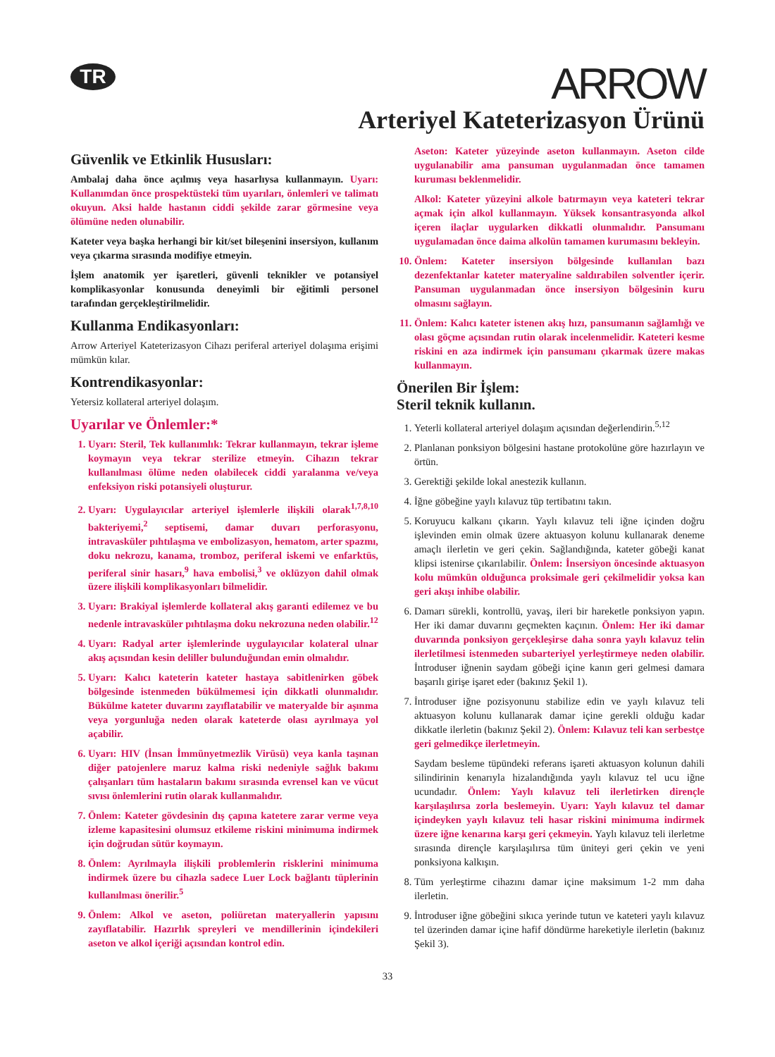TR
ARROW
Arteriyel Kateterizasyon Ürünü
Güvenlik ve Etkinlik Hususları:
Ambalaj daha önce açılmış veya hasarlıysa kullanmayın. Uyarı: Kullanımdan önce prospektüsteki tüm uyarıları, önlemleri ve talimatı okuyun. Aksi halde hastanın ciddi şekilde zarar görmesine veya ölümüne neden olunabilir.
Kateter veya başka herhangi bir kit/set bileşenini insersiyon, kullanım veya çıkarma sırasında modifiye etmeyin.
İşlem anatomik yer işaretleri, güvenli teknikler ve potansiyel komplikasyonlar konusunda deneyimli bir eğitimli personel tarafından gerçekleştirilmelidir.
Kullanma Endikasyonları:
Arrow Arteriyel Kateterizasyon Cihazı periferal arteriyel dolaşıma erişimi mümkün kılar.
Kontrendikasyonlar:
Yetersiz kollateral arteriyel dolaşım.
Uyarılar ve Önlemler:*
1. Uyarı: Steril, Tek kullanımlık: Tekrar kullanmayın, tekrar işleme koymayın veya tekrar sterilize etmeyin. Cihazın tekrar kullanılması ölüme neden olabilecek ciddi yaralanma ve/veya enfeksiyon riski potansiyeli oluşturur.
2. Uyarı: Uygulayıcılar arteriyel işlemlerle ilişkili olarak<sup>1,7,8,10</sup> bakteriyemi,<sup>2</sup> septisemi, damar duvarı perforasyonu, intravasküler pıhtılaşma ve embolizasyon, hematom, arter spazmı, doku nekrozu, kanama, tromboz, periferal iskemi ve enfarktüs, periferal sinir hasarı,<sup>9</sup> hava embolisi,<sup>3</sup> ve oklüzyon dahil olmak üzere ilişkili komplikasyonları bilmelidir.
3. Uyarı: Brakiyal işlemlerde kollateral akış garanti edilemez ve bu nedenle intravasküler pıhtılaşma doku nekrozuna neden olabilir.<sup>12</sup>
4. Uyarı: Radyal arter işlemlerinde uygulayıcılar kolateral ulnar akış açısından kesin deliller bulunduğundan emin olmalıdır.
5. Uyarı: Kalıcı kateterin kateter hastaya sabitlenirken göbek bölgesinde istenmeden bükülmemesi için dikkatli olunmalıdır. Bükülme kateter duvarını zayıflatabilir ve materyalde bir aşınma veya yorgunluğa neden olarak kateterde olası ayrılmaya yol açabilir.
6. Uyarı: HIV (İnsan İmmünyetmezlik Virüsü) veya kanla taşınan diğer patojenlere maruz kalma riski nedeniyle sağlık bakımı çalışanları tüm hastaların bakımı sırasında evrensel kan ve vücut sıvısı önlemlerini rutin olarak kullanmalıdır.
7. Önlem: Kateter gövdesinin dış çapına katetere zarar verme veya izleme kapasitesini olumsuz etkileme riskini minimuma indirmek için doğrudan sütür koymayın.
8. Önlem: Ayrılmayla ilişkili problemlerin risklerini minimuma indirmek üzere bu cihazla sadece Luer Lock bağlantı tüplerinin kullanılması önerilir.<sup>5</sup>
9. Önlem: Alkol ve aseton, poliüretan materyallerin yapısını zayıflatabilir. Hazırlık spreyleri ve mendillerinin içindekileri aseton ve alkol içeriği açısından kontrol edin.
Aseton: Kateter yüzeyinde aseton kullanmayın. Aseton cilde uygulanabilir ama pansuman uygulanmadan önce tamamen kuruması beklenmelidir.
Alkol: Kateter yüzeyini alkole batırmayın veya kateteri tekrar açmak için alkol kullanmayın. Yüksek konsantrasyonda alkol içeren ilaçlar uygularken dikkatli olunmalıdır. Pansumanı uygulamadan önce daima alkolün tamamen kurumasını bekleyin.
10. Önlem: Kateter insersiyon bölgesinde kullanılan bazı dezenfektanlar kateter materyaline saldırabilen solventler içerir. Pansuman uygulanmadan önce insersiyon bölgesinin kuru olmasını sağlayın.
11. Önlem: Kalıcı kateter istenen akış hızı, pansumanın sağlamlığı ve olası göçme açısından rutin olarak incelenmelidir. Kateteri kesme riskini en aza indirmek için pansumanı çıkarmak üzere makas kullanmayın.
Önerilen Bir İşlem:
Steril teknik kullanın.
1. Yeterli kollateral arteriyel dolaşım açısından değerlendirin.<sup>5,12</sup>
2. Planlanan ponksiyon bölgesini hastane protokolüne göre hazırlayın ve örtün.
3. Gerektiği şekilde lokal anestezik kullanın.
4. İğne göbeğine yaylı kılavuz tüp tertibatını takın.
5. Koruyucu kalkanı çıkarın. Yaylı kılavuz teli iğne içinden doğru işlevinden emin olmak üzere aktuasyon kolunu kullanarak deneme amaçlı ilerletin ve geri çekin. Sağlandığında, kateter göbeği kanat klipsi istenirse çıkarılabilir. Önlem: İnsersiyon öncesinde aktuasyon kolu mümkün olduğunca proksimale geri çekilmelidir yoksa kan geri akışı inhibe olabilir.
6. Damarı sürekli, kontrollü, yavaş, ileri bir hareketle ponksiyon yapın. Her iki damar duvarını geçmekten kaçının. Önlem: Her iki damar duvarında ponksiyon gerçekleşirse daha sonra yaylı kılavuz telin ilerletilmesi istenmeden subarteriyel yerleştirmeye neden olabilir. İntroduser iğnenin saydam göbeği içine kanın geri gelmesi damara başarılı girişe işaret eder (bakınız Şekil 1).
7. İntroduser iğne pozisyonunu stabilize edin ve yaylı kılavuz teli aktuasyon kolunu kullanarak damar içine gerekli olduğu kadar dikkatle ilerletin (bakınız Şekil 2). Önlem: Kılavuz teli kan serbestçe geri gelmedikçe ilerletmeyin.
Saydam besleme tüpündeki referans işareti aktuasyon kolunun dahili silindirinin kenarıyla hizalandığında yaylı kılavuz tel ucu iğne ucundadır. Önlem: Yaylı kılavuz teli ilerletirken dirençle karşılaşılırsa zorla beslemeyin. Uyarı: Yaylı kılavuz tel damar içindeyken yaylı kılavuz teli hasar riskini minimuma indirmek üzere iğne kenarına karşı geri çekmeyin. Yaylı kılavuz teli ilerletme sırasında dirençle karşılaşılırsa tüm üniteyi geri çekin ve yeni ponksiyona kalkışın.
8. Tüm yerleştirme cihazını damar içine maksimum 1-2 mm daha ilerletin.
9. İntroduser iğne göbeğini sıkıca yerinde tutun ve kateteri yaylı kılavuz tel üzerinden damar içine hafif döndürme hareketiyle ilerletin (bakınız Şekil 3).
33